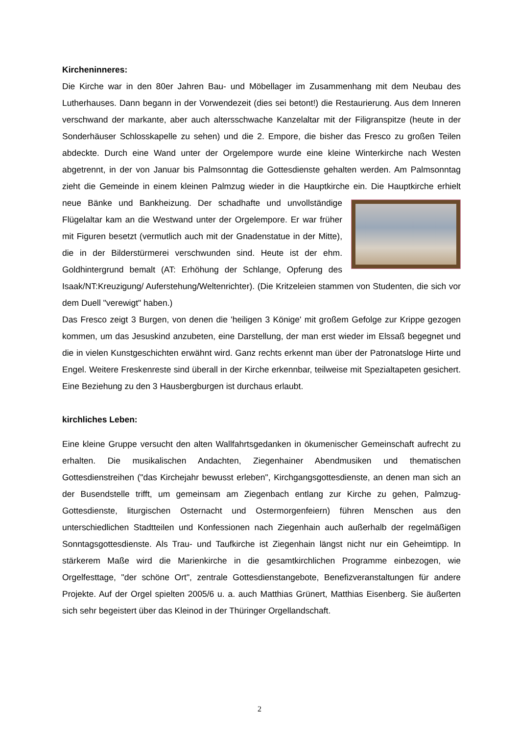Kircheninneres:
Die Kirche war in den 80er Jahren Bau- und Möbellager im Zusammenhang mit dem Neubau des Lutherhauses. Dann begann in der Vorwendezeit (dies sei betont!) die Restaurierung. Aus dem Inneren verschwand der markante, aber auch altersschwache Kanzelaltar mit der Filigranspitze (heute in der Sonderhäuser Schlosskapelle zu sehen) und die 2. Empore, die bisher das Fresco zu großen Teilen abdeckte. Durch eine Wand unter der Orgelempore wurde eine kleine Winterkirche nach Westen abgetrennt, in der von Januar bis Palmsonntag die Gottesdienste gehalten werden. Am Palmsonntag zieht die Gemeinde in einem kleinen Palmzug wieder in die Hauptkirche ein. Die Hauptkirche erhielt neue Bänke und Bankheizung. Der schadhafte und unvollständige Flügelaltar kam an die Westwand unter der Orgelempore. Er war früher mit Figuren besetzt (vermutlich auch mit der Gnadenstatue in der Mitte), die in der Bilderstürmerei verschwunden sind. Heute ist der ehm. Goldhintergrund bemalt (AT: Erhöhung der Schlange, Opferung des Isaak/NT:Kreuzigung/ Auferstehung/Weltenrichter). (Die Kritzeleien stammen von Studenten, die sich vor dem Duell "verewigt" haben.)
Das Fresco zeigt 3 Burgen, von denen die 'heiligen 3 Könige' mit großem Gefolge zur Krippe gezogen kommen, um das Jesuskind anzubeten, eine Darstellung, der man erst wieder im Elssaß begegnet und die in vielen Kunstgeschichten erwähnt wird. Ganz rechts erkennt man über der Patronatsloge Hirte und Engel. Weitere Freskenreste sind überall in der Kirche erkennbar, teilweise mit Spezialtapeten gesichert. Eine Beziehung zu den 3 Hausbergburgen ist durchaus erlaubt.
kirchliches Leben:
Eine kleine Gruppe versucht den alten Wallfahrtsgedanken in ökumenischer Gemeinschaft aufrecht zu erhalten. Die musikalischen Andachten, Ziegenhainer Abendmusiken und thematischen Gottesdienstreihen ("das Kirchejahr bewusst erleben", Kirchgangsgottesdienste, an denen man sich an der Busendstelle trifft, um gemeinsam am Ziegenbach entlang zur Kirche zu gehen, Palmzug-Gottesdienste, liturgischen Osternacht und Ostermorgenfeiern) führen Menschen aus den unterschiedlichen Stadtteilen und Konfessionen nach Ziegenhain auch außerhalb der regelmäßigen Sonntagsgottesdienste. Als Trau- und Taufkirche ist Ziegenhain längst nicht nur ein Geheimtipp. In stärkerem Maße wird die Marienkirche in die gesamtkirchlichen Programme einbezogen, wie Orgelfesttage, "der schöne Ort", zentrale Gottesdienstangebote, Benefizveranstaltungen für andere Projekte. Auf der Orgel spielten 2005/6 u. a. auch Matthias Grünert, Matthias Eisenberg. Sie äußerten sich sehr begeistert über das Kleinod in der Thüringer Orgellandschaft.
2